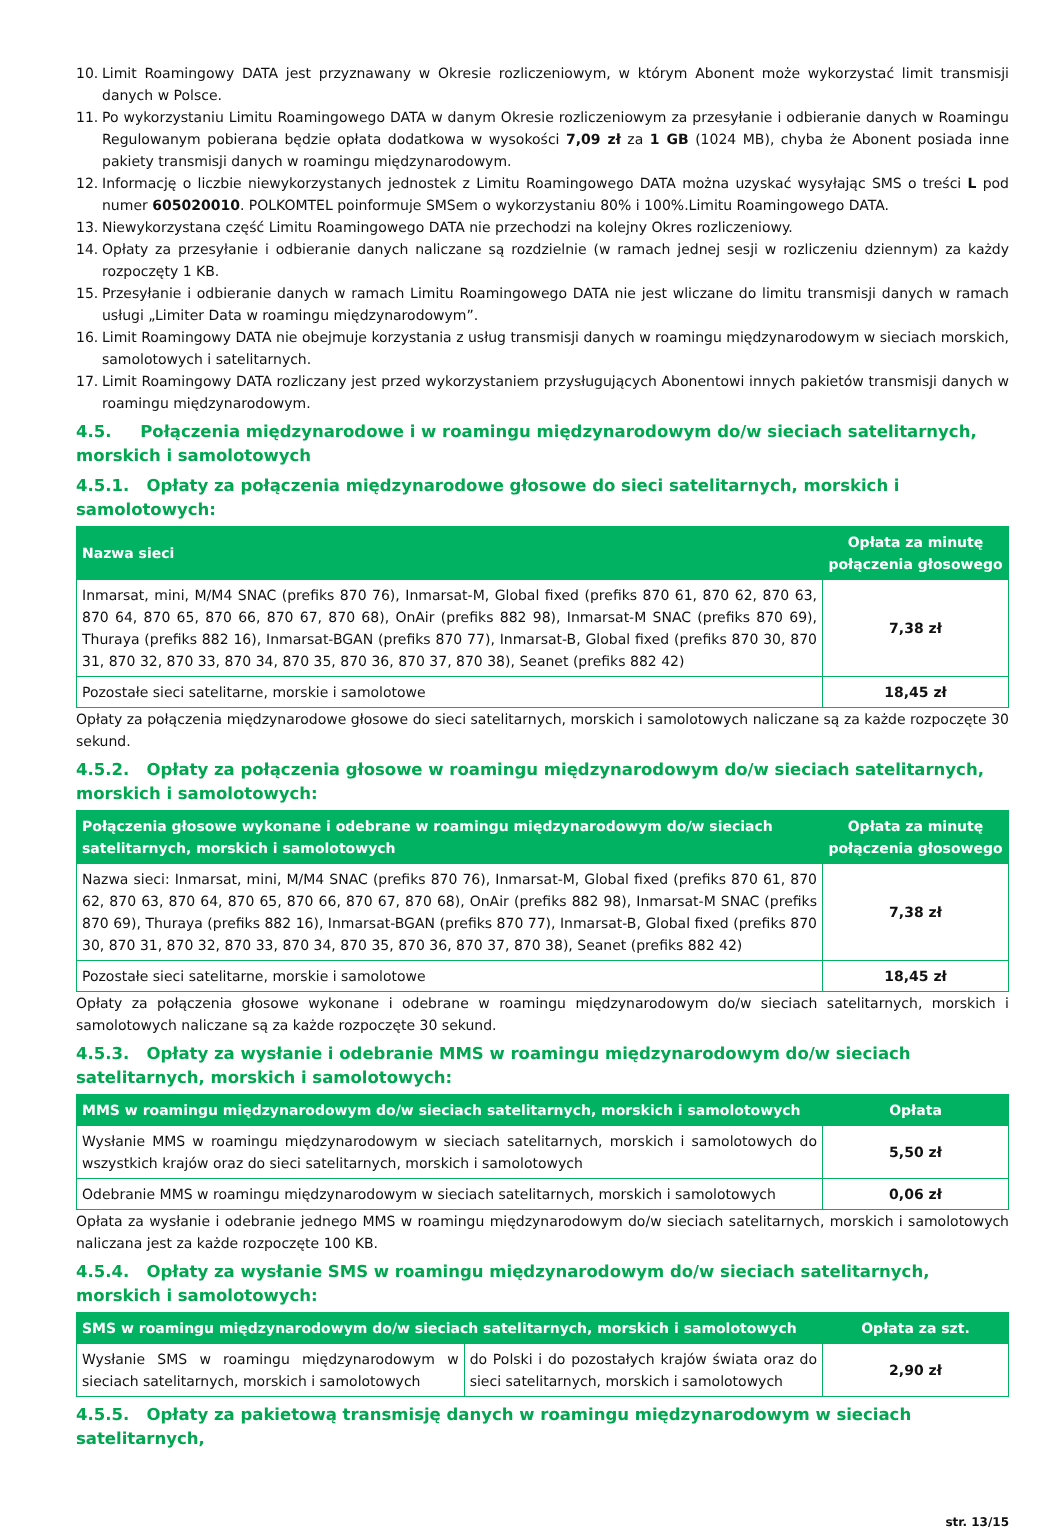10. Limit Roamingowy DATA jest przyznawany w Okresie rozliczeniowym, w którym Abonent może wykorzystać limit transmisji danych w Polsce.
11. Po wykorzystaniu Limitu Roamingowego DATA w danym Okresie rozliczeniowym za przesyłanie i odbieranie danych w Roamingu Regulowanym pobierana będzie opłata dodatkowa w wysokości 7,09 zł za 1 GB (1024 MB), chyba że Abonent posiada inne pakiety transmisji danych w roamingu międzynarodowym.
12. Informację o liczbie niewykorzystanych jednostek z Limitu Roamingowego DATA można uzyskać wysyłając SMS o treści L pod numer 605020010. POLKOMTEL poinformuje SMSem o wykorzystaniu 80% i 100%.Limitu Roamingowego DATA.
13. Niewykorzystana część Limitu Roamingowego DATA nie przechodzi na kolejny Okres rozliczeniowy.
14. Opłaty za przesyłanie i odbieranie danych naliczane są rozdzielnie (w ramach jednej sesji w rozliczeniu dziennym) za każdy rozpoczęty 1 KB.
15. Przesyłanie i odbieranie danych w ramach Limitu Roamingowego DATA nie jest wliczane do limitu transmisji danych w ramach usługi „Limiter Data w roamingu międzynarodowym”.
16. Limit Roamingowy DATA nie obejmuje korzystania z usług transmisji danych w roamingu międzynarodowym w sieciach morskich, samolotowych i satelitarnych.
17. Limit Roamingowy DATA rozliczany jest przed wykorzystaniem przysługujących Abonentowi innych pakietów transmisji danych w roamingu międzynarodowym.
4.5. Połączenia międzynarodowe i w roamingu międzynarodowym do/w sieciach satelitarnych, morskich i samolotowych
4.5.1. Opłaty za połączenia międzynarodowe głosowe do sieci satelitarnych, morskich i samolotowych:
| Nazwa sieci | Opłata za minutę połączenia głosowego |
| --- | --- |
| Inmarsat, mini, M/M4 SNAC (prefiks 870 76), Inmarsat-M, Global fixed (prefiks 870 61, 870 62, 870 63, 870 64, 870 65, 870 66, 870 67, 870 68), OnAir (prefiks 882 98), Inmarsat-M SNAC (prefiks 870 69), Thuraya (prefiks 882 16), Inmarsat-BGAN (prefiks 870 77), Inmarsat-B, Global fixed (prefiks 870 30, 870 31, 870 32, 870 33, 870 34, 870 35, 870 36, 870 37, 870 38), Seanet (prefiks 882 42) | 7,38 zł |
| Pozostałe sieci satelitarne, morskie i samolotowe | 18,45 zł |
Opłaty za połączenia międzynarodowe głosowe do sieci satelitarnych, morskich i samolotowych naliczane są za każde rozpoczęte 30 sekund.
4.5.2. Opłaty za połączenia głosowe w roamingu międzynarodowym do/w sieciach satelitarnych, morskich i samolotowych:
| Połączenia głosowe wykonane i odebrane w roamingu międzynarodowym do/w sieciach satelitarnych, morskich i samolotowych | Opłata za minutę połączenia głosowego |
| --- | --- |
| Nazwa sieci: Inmarsat, mini, M/M4 SNAC (prefiks 870 76), Inmarsat-M, Global fixed (prefiks 870 61, 870 62, 870 63, 870 64, 870 65, 870 66, 870 67, 870 68), OnAir (prefiks 882 98), Inmarsat-M SNAC (prefiks 870 69), Thuraya (prefiks 882 16), Inmarsat-BGAN (prefiks 870 77), Inmarsat-B, Global fixed (prefiks 870 30, 870 31, 870 32, 870 33, 870 34, 870 35, 870 36, 870 37, 870 38), Seanet (prefiks 882 42) | 7,38 zł |
| Pozostałe sieci satelitarne, morskie i samolotowe | 18,45 zł |
Opłaty za połączenia głosowe wykonane i odebrane w roamingu międzynarodowym do/w sieciach satelitarnych, morskich i samolotowych naliczane są za każde rozpoczęte 30 sekund.
4.5.3. Opłaty za wysłanie i odebranie MMS w roamingu międzynarodowym do/w sieciach satelitarnych, morskich i samolotowych:
| MMS w roamingu międzynarodowym do/w sieciach satelitarnych, morskich i samolotowych | Opłata |
| --- | --- |
| Wysłanie MMS w roamingu międzynarodowym w sieciach satelitarnych, morskich i samolotowych do wszystkich krajów oraz do sieci satelitarnych, morskich i samolotowych | 5,50 zł |
| Odebranie MMS w roamingu międzynarodowym w sieciach satelitarnych, morskich i samolotowych | 0,06 zł |
Opłata za wysłanie i odebranie jednego MMS w roamingu międzynarodowym do/w sieciach satelitarnych, morskich i samolotowych naliczana jest za każde rozpoczęte 100 KB.
4.5.4. Opłaty za wysłanie SMS w roamingu międzynarodowym do/w sieciach satelitarnych, morskich i samolotowych:
| SMS w roamingu międzynarodowym do/w sieciach satelitarnych, morskich i samolotowych | | Opłata za szt. |
| --- | --- | --- |
| Wysłanie SMS w roamingu międzynarodowym w sieciach satelitarnych, morskich i samolotowych | do Polski i do pozostałych krajów świata oraz do sieci satelitarnych, morskich i samolotowych | 2,90 zł |
4.5.5. Opłaty za pakietową transmisję danych w roamingu międzynarodowym w sieciach satelitarnych,
str. 13/15